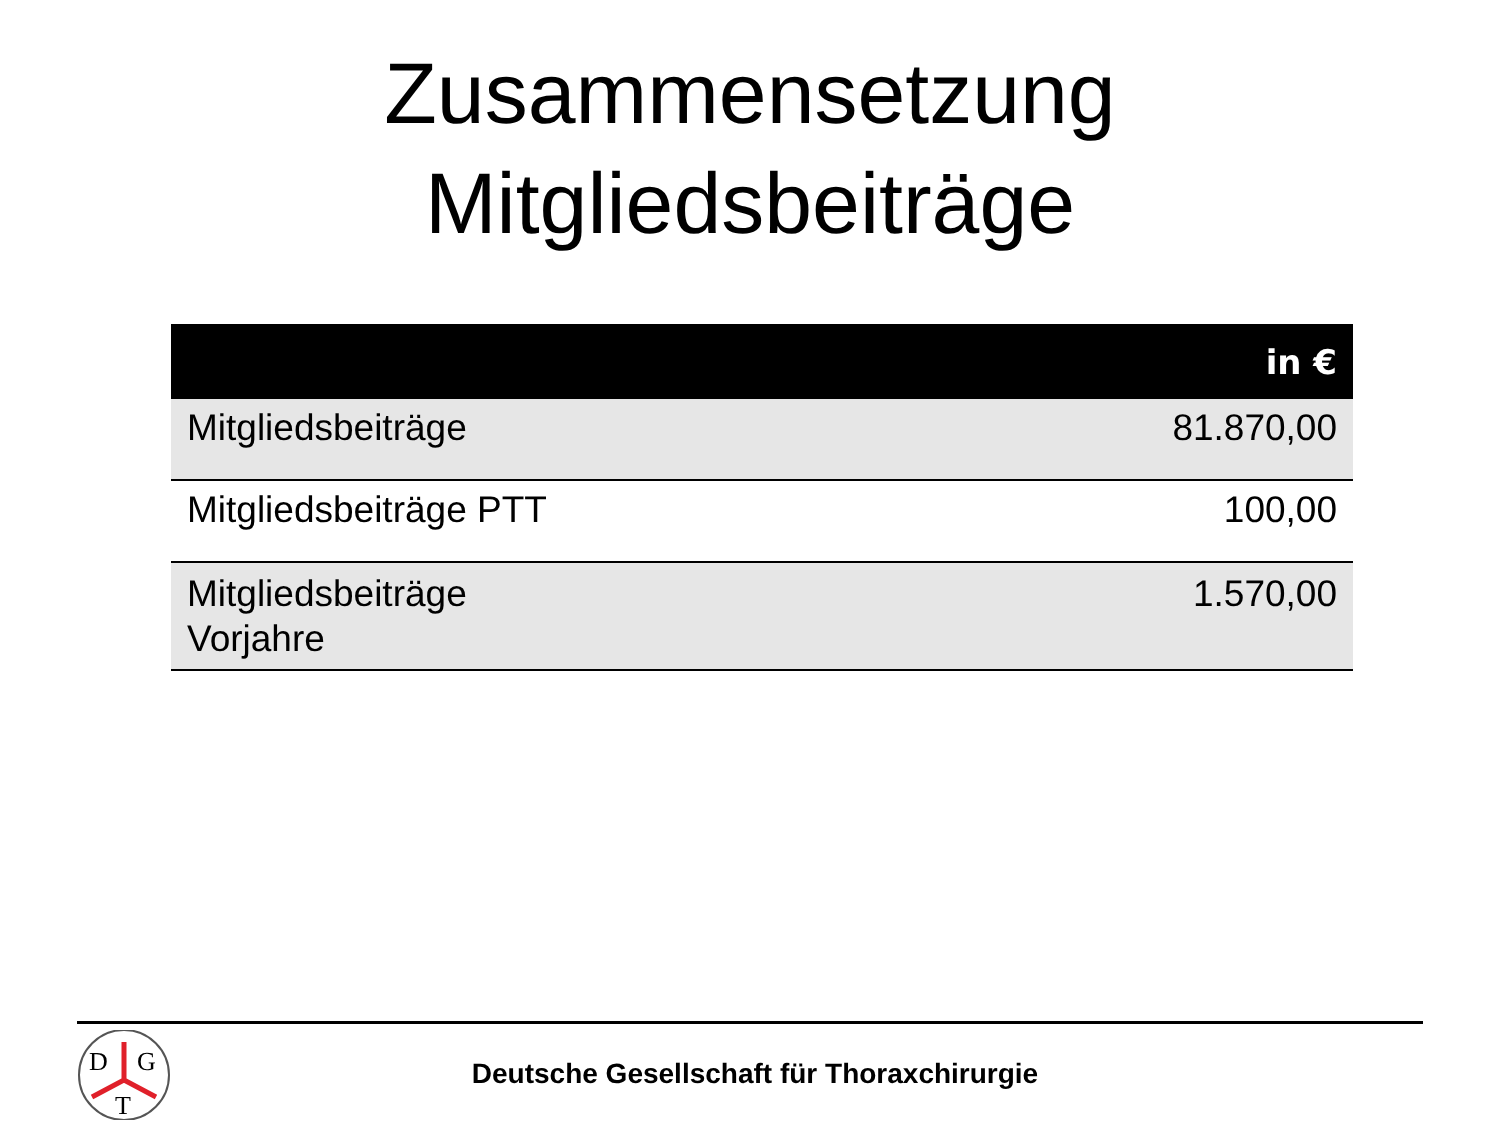Zusammensetzung
Mitgliedsbeiträge
| | in € |
| --- | --- |
| Mitgliedsbeiträge | 81.870,00 |
| Mitgliedsbeiträge PTT | 100,00 |
| Mitgliedsbeiträge Vorjahre | 1.570,00 |
D
G
T
Deutsche Gesellschaft für Thoraxchirurgie